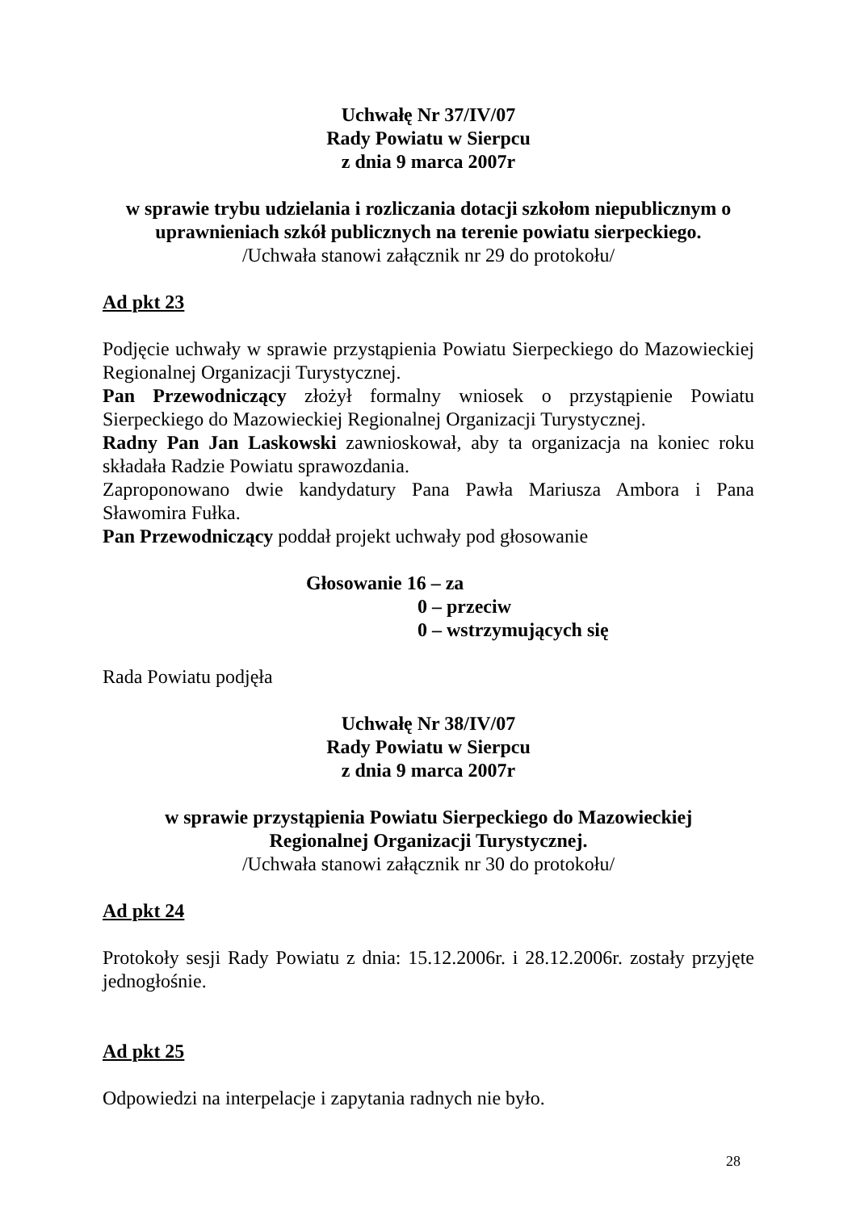Uchwałę Nr 37/IV/07
Rady Powiatu w Sierpcu
z dnia 9 marca 2007r
w sprawie trybu udzielania i rozliczania dotacji szkołom niepublicznym o uprawnieniach szkół publicznych na terenie powiatu sierpeckiego.
/Uchwała stanowi załącznik nr 29 do protokołu/
Ad pkt 23
Podjęcie uchwały w sprawie przystąpienia Powiatu Sierpeckiego do Mazowieckiej Regionalnej Organizacji Turystycznej.
Pan Przewodniczący złożył formalny wniosek o przystąpienie Powiatu Sierpeckiego do Mazowieckiej Regionalnej Organizacji Turystycznej.
Radny Pan Jan Laskowski zawnioskował, aby ta organizacja na koniec roku składała Radzie Powiatu sprawozdania.
Zaproponowano dwie kandydatury Pana Pawła Mariusza Ambora i Pana Sławomira Fułka.
Pan Przewodniczący poddał projekt uchwały pod głosowanie
Głosowanie 16 – za
0 – przeciw
0 – wstrzymujących się
Rada Powiatu podjęła
Uchwałę Nr 38/IV/07
Rady Powiatu w Sierpcu
z dnia 9 marca 2007r
w sprawie przystąpienia Powiatu Sierpeckiego do Mazowieckiej
Regionalnej Organizacji Turystycznej.
/Uchwała stanowi załącznik nr 30 do protokołu/
Ad pkt 24
Protokoły sesji Rady Powiatu z dnia: 15.12.2006r. i 28.12.2006r. zostały przyjęte jednogłośnie.
Ad pkt 25
Odpowiedzi na interpelacje i zapytania radnych nie było.
28